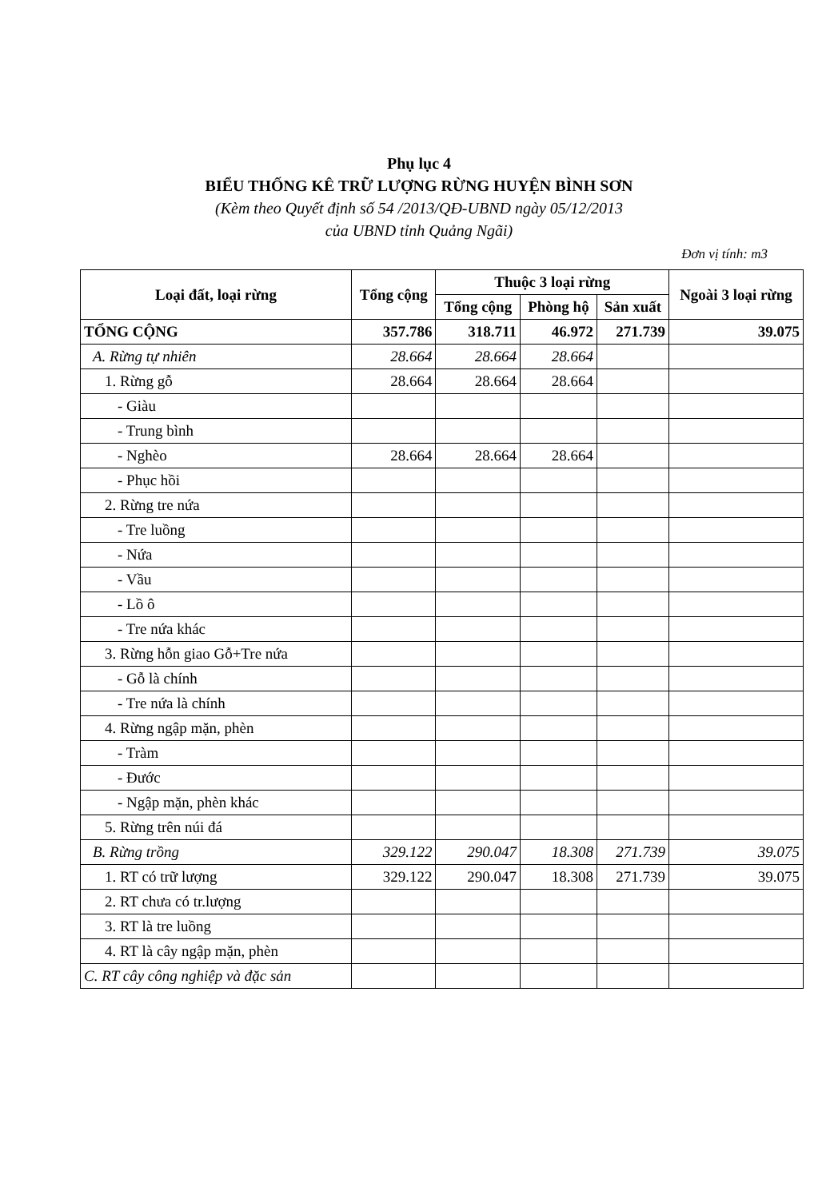Phụ lục 4
BIỂU THỐNG KÊ TRỮ LƯỢNG RỪNG HUYỆN BÌNH SƠN
(Kèm theo Quyết định số 54 /2013/QĐ-UBND ngày 05/12/2013
của UBND tỉnh Quảng Ngãi)
Đơn vị tính: m3
| Loại đất, loại rừng | Tổng cộng | Thuộc 3 loại rừng | | | Ngoài 3 loại rừng |
| --- | --- | --- | --- | --- | --- |
| | | Tổng cộng | Phòng hộ | Sản xuất | |
| TỔNG CỘNG | 357.786 | 318.711 | 46.972 | 271.739 | 39.075 |
| A. Rừng tự nhiên | 28.664 | 28.664 | 28.664 | | |
| 1. Rừng gỗ | 28.664 | 28.664 | 28.664 | | |
| - Giàu | | | | | |
| - Trung bình | | | | | |
| - Nghèo | 28.664 | 28.664 | 28.664 | | |
| - Phục hồi | | | | | |
| 2. Rừng tre nứa | | | | | |
| - Tre luồng | | | | | |
| - Nứa | | | | | |
| - Vầu | | | | | |
| - Lồ ô | | | | | |
| - Tre nứa khác | | | | | |
| 3. Rừng hỗn giao Gỗ+Tre nứa | | | | | |
| - Gỗ là chính | | | | | |
| - Tre nứa là chính | | | | | |
| 4. Rừng ngập mặn, phèn | | | | | |
| - Tràm | | | | | |
| - Đước | | | | | |
| - Ngập mặn, phèn khác | | | | | |
| 5. Rừng trên núi đá | | | | | |
| B. Rừng trồng | 329.122 | 290.047 | 18.308 | 271.739 | 39.075 |
| 1. RT có trữ lượng | 329.122 | 290.047 | 18.308 | 271.739 | 39.075 |
| 2. RT chưa có tr.lượng | | | | | |
| 3. RT là tre luồng | | | | | |
| 4. RT là cây ngập mặn, phèn | | | | | |
| C. RT cây công nghiệp và đặc sản | | | | | |